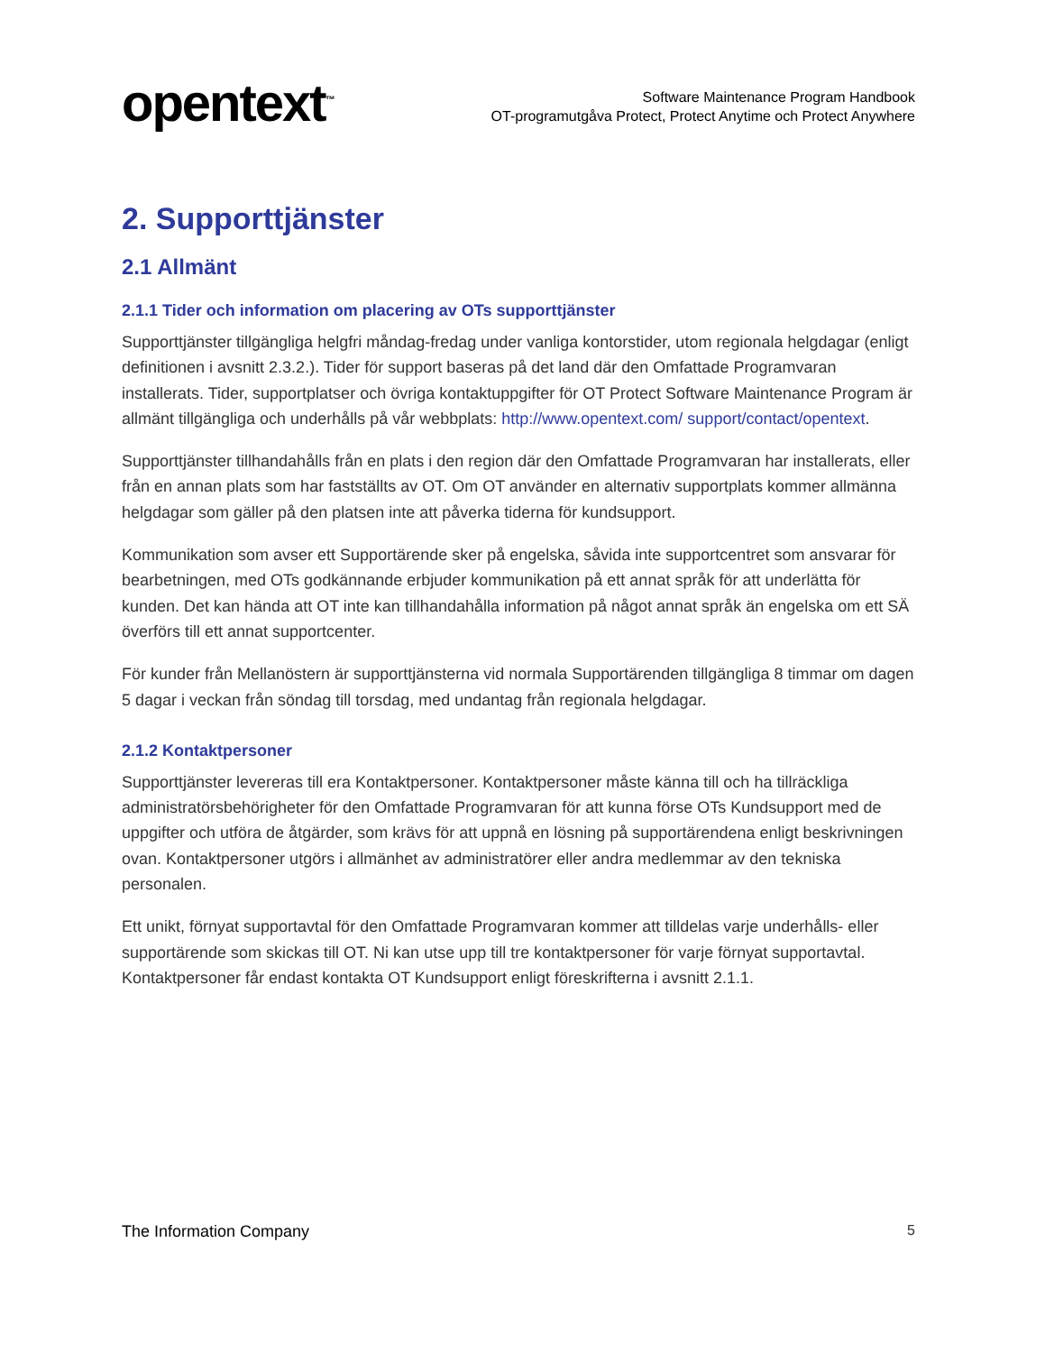opentext<sup>™</sup>
Software Maintenance Program Handbook
OT-programutgåva Protect, Protect Anytime och Protect Anywhere
2. Supporttjänster
2.1 Allmänt
2.1.1 Tider och information om placering av OTs supporttjänster
Supporttjänster tillgängliga helgfri måndag-fredag under vanliga kontorstider, utom regionala helgdagar (enligt definitionen i avsnitt 2.3.2.). Tider för support baseras på det land där den Omfattade Programvaran installerats. Tider, supportplatser och övriga kontaktuppgifter för OT Protect Software Maintenance Program är allmänt tillgängliga och underhålls på vår webbplats: http://www.opentext.com/ support/contact/opentext.
Supporttjänster tillhandahålls från en plats i den region där den Omfattade Programvaran har installerats, eller från en annan plats som har fastställts av OT. Om OT använder en alternativ supportplats kommer allmänna helgdagar som gäller på den platsen inte att påverka tiderna för kundsupport.
Kommunikation som avser ett Supportärende sker på engelska, såvida inte supportcentret som ansvarar för bearbetningen, med OTs godkännande erbjuder kommunikation på ett annat språk för att underlätta för kunden. Det kan hända att OT inte kan tillhandahålla information på något annat språk än engelska om ett SÄ överförs till ett annat supportcenter.
För kunder från Mellanöstern är supporttjänsterna vid normala Supportärenden tillgängliga 8 timmar om dagen 5 dagar i veckan från söndag till torsdag, med undantag från regionala helgdagar.
2.1.2 Kontaktpersoner
Supporttjänster levereras till era Kontaktpersoner. Kontaktpersoner måste känna till och ha tillräckliga administratörsbehörigheter för den Omfattade Programvaran för att kunna förse OTs Kundsupport med de uppgifter och utföra de åtgärder, som krävs för att uppnå en lösning på supportärendena enligt beskrivningen ovan. Kontaktpersoner utgörs i allmänhet av administratörer eller andra medlemmar av den tekniska personalen.
Ett unikt, förnyat supportavtal för den Omfattade Programvaran kommer att tilldelas varje underhålls- eller supportärende som skickas till OT. Ni kan utse upp till tre kontaktpersoner för varje förnyat supportavtal. Kontaktpersoner får endast kontakta OT Kundsupport enligt föreskrifterna i avsnitt 2.1.1.
The Information Company 5